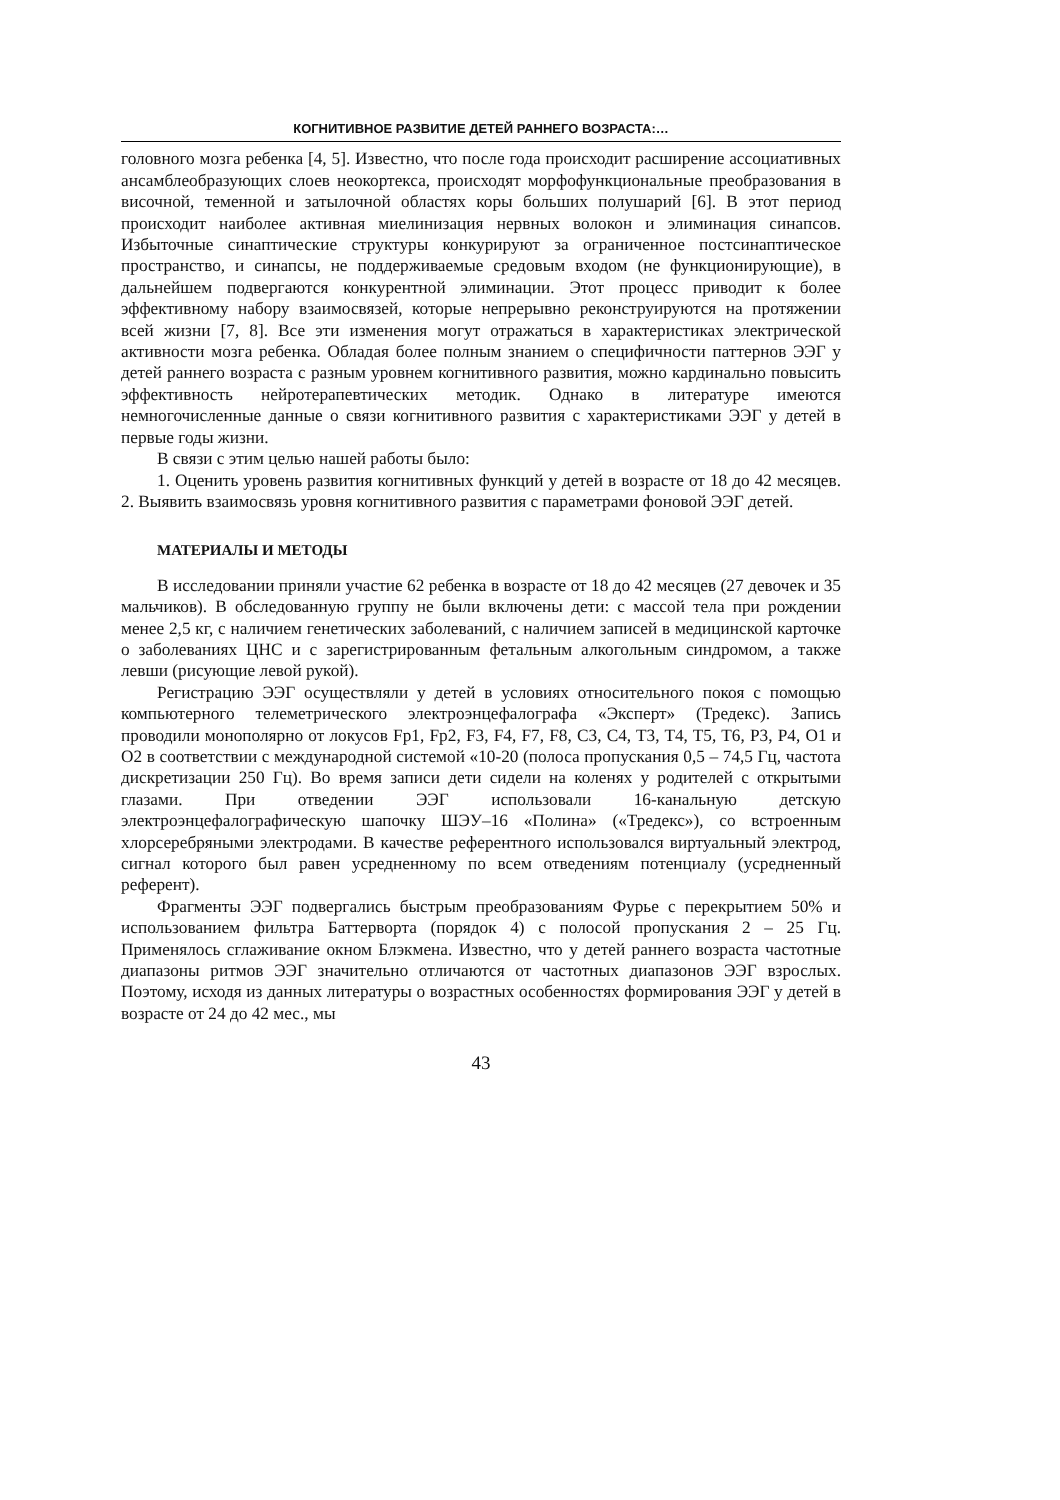КОГНИТИВНОЕ РАЗВИТИЕ ДЕТЕЙ РАННЕГО ВОЗРАСТА:…
головного мозга ребенка [4, 5]. Известно, что после года происходит расширение ассоциативных ансамблеобразующих слоев неокортекса, происходят морфофункциональные преобразования в височной, теменной и затылочной областях коры больших полушарий [6]. В этот период происходит наиболее активная миелинизация нервных волокон и элиминация синапсов. Избыточные синаптические структуры конкурируют за ограниченное постсинаптическое пространство, и синапсы, не поддерживаемые средовым входом (не функционирующие), в дальнейшем подвергаются конкурентной элиминации. Этот процесс приводит к более эффективному набору взаимосвязей, которые непрерывно реконструируются на протяжении всей жизни [7, 8]. Все эти изменения могут отражаться в характеристиках электрической активности мозга ребенка. Обладая более полным знанием о специфичности паттернов ЭЭГ у детей раннего возраста с разным уровнем когнитивного развития, можно кардинально повысить эффективность нейротерапевтических методик. Однако в литературе имеются немногочисленные данные о связи когнитивного развития с характеристиками ЭЭГ у детей в первые годы жизни.
В связи с этим целью нашей работы было:
1. Оценить уровень развития когнитивных функций у детей в возрасте от 18 до 42 месяцев. 2. Выявить взаимосвязь уровня когнитивного развития с параметрами фоновой ЭЭГ детей.
МАТЕРИАЛЫ И МЕТОДЫ
В исследовании приняли участие 62 ребенка в возрасте от 18 до 42 месяцев (27 девочек и 35 мальчиков). В обследованную группу не были включены дети: с массой тела при рождении менее 2,5 кг, с наличием генетических заболеваний, с наличием записей в медицинской карточке о заболеваниях ЦНС и с зарегистрированным фетальным алкогольным синдромом, а также левши (рисующие левой рукой).
Регистрацию ЭЭГ осуществляли у детей в условиях относительного покоя с помощью компьютерного телеметрического электроэнцефалографа «Эксперт» (Тредекс). Запись проводили монополярно от локусов Fp1, Fp2, F3, F4, F7, F8, C3, C4, T3, T4, T5, T6, P3, P4, O1 и O2 в соответствии с международной системой «10-20 (полоса пропускания 0,5 – 74,5 Гц, частота дискретизации 250 Гц). Во время записи дети сидели на коленях у родителей с открытыми глазами. При отведении ЭЭГ использовали 16-канальную детскую электроэнцефалографическую шапочку ШЭУ–16 «Полина» («Тредекс»), со встроенным хлорсеребряными электродами. В качестве референтного использовался виртуальный электрод, сигнал которого был равен усредненному по всем отведениям потенциалу (усредненный референт).
Фрагменты ЭЭГ подвергались быстрым преобразованиям Фурье с перекрытием 50% и использованием фильтра Баттерворта (порядок 4) с полосой пропускания 2 – 25 Гц. Применялось сглаживание окном Блэкмена. Известно, что у детей раннего возраста частотные диапазоны ритмов ЭЭГ значительно отличаются от частотных диапазонов ЭЭГ взрослых. Поэтому, исходя из данных литературы о возрастных особенностях формирования ЭЭГ у детей в возрасте от 24 до 42 мес., мы
43